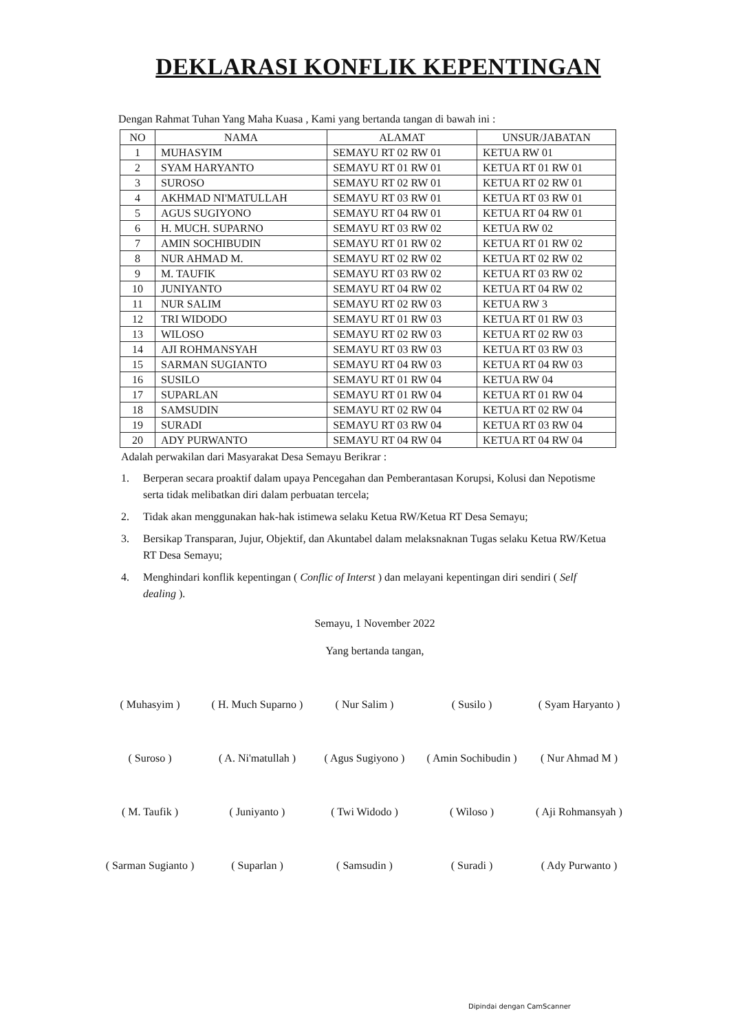DEKLARASI KONFLIK KEPENTINGAN
Dengan Rahmat Tuhan Yang Maha Kuasa , Kami yang bertanda tangan di bawah ini :
| NO | NAMA | ALAMAT | UNSUR/JABATAN |
| --- | --- | --- | --- |
| 1 | MUHASYIM | SEMAYU RT 02 RW 01 | KETUA RW 01 |
| 2 | SYAM HARYANTO | SEMAYU RT 01 RW 01 | KETUA RT 01 RW 01 |
| 3 | SUROSO | SEMAYU RT 02 RW 01 | KETUA RT 02 RW 01 |
| 4 | AKHMAD NI'MATULLAH | SEMAYU RT 03 RW 01 | KETUA RT 03 RW 01 |
| 5 | AGUS SUGIYONO | SEMAYU RT 04 RW 01 | KETUA RT 04 RW 01 |
| 6 | H. MUCH. SUPARNO | SEMAYU RT 03 RW 02 | KETUA RW 02 |
| 7 | AMIN SOCHIBUDIN | SEMAYU RT 01 RW 02 | KETUA RT 01 RW 02 |
| 8 | NUR AHMAD M. | SEMAYU RT 02 RW 02 | KETUA RT 02 RW 02 |
| 9 | M. TAUFIK | SEMAYU RT 03 RW 02 | KETUA RT 03 RW 02 |
| 10 | JUNIYANTO | SEMAYU RT 04 RW 02 | KETUA RT 04 RW 02 |
| 11 | NUR SALIM | SEMAYU RT 02 RW 03 | KETUA RW 3 |
| 12 | TRI WIDODO | SEMAYU RT 01 RW 03 | KETUA RT 01 RW 03 |
| 13 | WILOSO | SEMAYU RT 02 RW 03 | KETUA RT 02 RW 03 |
| 14 | AJI ROHMANSYAH | SEMAYU RT 03 RW 03 | KETUA RT 03 RW 03 |
| 15 | SARMAN SUGIANTO | SEMAYU RT 04 RW 03 | KETUA RT 04 RW 03 |
| 16 | SUSILO | SEMAYU RT 01 RW 04 | KETUA RW 04 |
| 17 | SUPARLAN | SEMAYU RT 01 RW 04 | KETUA RT 01 RW 04 |
| 18 | SAMSUDIN | SEMAYU RT 02 RW 04 | KETUA RT 02 RW 04 |
| 19 | SURADI | SEMAYU RT 03 RW 04 | KETUA RT 03 RW 04 |
| 20 | ADY PURWANTO | SEMAYU RT 04 RW 04 | KETUA RT 04 RW 04 |
Adalah perwakilan dari Masyarakat Desa Semayu Berikrar :
1. Berperan secara proaktif dalam upaya Pencegahan dan Pemberantasan Korupsi, Kolusi dan Nepotisme serta tidak melibatkan diri dalam perbuatan tercela;
2. Tidak akan menggunakan hak-hak istimewa selaku Ketua RW/Ketua RT Desa Semayu;
3. Bersikap Transparan, Jujur, Objektif, dan Akuntabel dalam melaksnaknan Tugas selaku Ketua RW/Ketua RT Desa Semayu;
4. Menghindari konflik kepentingan ( Conflic of Interst ) dan melayani kepentingan diri sendiri ( Self dealing ).
Semayu, 1 November 2022
Yang bertanda tangan,
( Muhasyim )
( H. Much Suparno )
( Nur Salim )
( Susilo )
( Syam Haryanto )
( Suroso )
( A. Ni'matullah )
( Agus Sugiyono )
( Amin Sochibudin )
( Nur Ahmad M )
( M. Taufik )
( Juniyanto )
( Twi Widodo )
( Wiloso )
( Aji Rohmansyah )
( Sarman Sugianto )
( Suparlan )
( Samsudin )
( Suradi )
( Ady Purwanto )
Dipindai dengan CamScanner